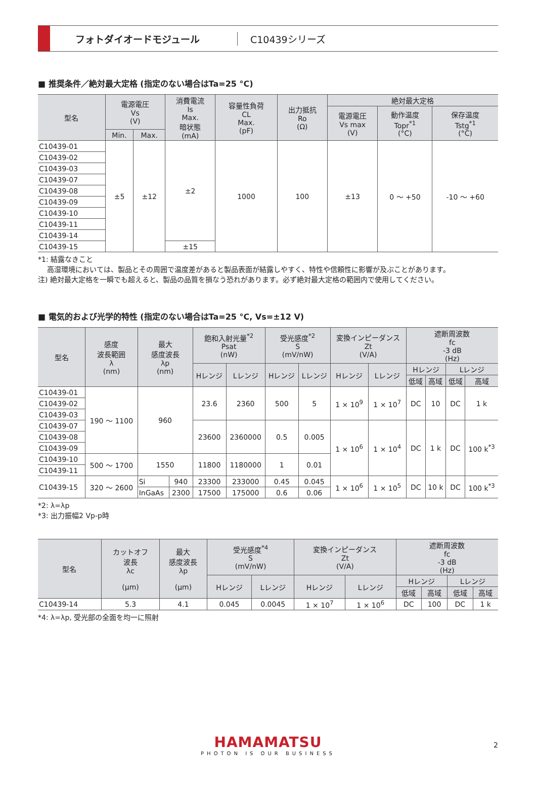フォトダイオードモジュール C10439シリーズ
■ 推奨条件／絶対最大定格 (指定のない場合はTa=25 °C)
| 型名 | 電源電圧 Vs (V) | | 消費電流 Is Max. 暗状態 (mA) | 容量性負荷 CL Max. (pF) | 出力抵抗 Ro (Ω) | 絶対最大定格 | | |
| --- | --- | --- | --- | --- | --- | --- | --- | --- |
| | | | | | | 電源電圧 Vs max (V) | 動作温度 Topr<sup>*1</sup> (°C) | 保存温度 Tstg<sup>*1</sup> (°C) |
| | Min. | Max. | | | | | | |
| C10439-01 | ±5 | ±12 | ±2 | 1000 | 100 | ±13 | 0 ～ +50 | -10 ～ +60 |
| C10439-02 | | | | | | | | |
| C10439-03 | | | | | | | | |
| C10439-07 | | | | | | | | |
| C10439-08 | | | | | | | | |
| C10439-09 | | | | | | | | |
| C10439-10 | | | | | | | | |
| C10439-11 | | | | | | | | |
| C10439-14 | | | | | | | | |
| C10439-15 | | | ±15 | | | | | |
*1: 結露なきこと
高湿環境においては、製品とその周囲で温度差があると製品表面が結露しやすく、特性や信頼性に影響が及ぶことがあります。
注) 絶対最大定格を一瞬でも超えると、製品の品質を損なう恐れがあります。必ず絶対最大定格の範囲内で使用してください。
■ 電気的および光学的特性 (指定のない場合はTa=25 °C, Vs=±12 V)
| 型名 | 感度 波長範囲 λ (nm) | 最大 感度波長 λp (nm) | | 飽和入射光量<sup>*2</sup> Psat (nW) | | 受光感度<sup>*2</sup> S (mV/nW) | | 変換インピーダンス Zt (V/A) | | 遮断周波数 fc -3 dB (Hz) | | | |
| --- | --- | --- | --- | --- | --- | --- | --- | --- | --- | --- | --- | --- | --- |
| | | | | Hレンジ | Lレンジ | Hレンジ | Lレンジ | Hレンジ | Lレンジ | Hレンジ | | Lレンジ | |
| | | | | | | | | | | 低域 | 高域 | 低域 | 高域 |
| C10439-01 | 190 ～ 1100 | 960 | | 23.6 | 2360 | 500 | 5 | 1 × 10<sup>9</sup> | 1 × 10<sup>7</sup> | DC | 10 | DC | 1 k |
| C10439-02 | | | | | | | | | | | | | |
| C10439-03 | | | | | | | | | | | | | |
| C10439-07 | | | | 23600 | 2360000 | 0.5 | 0.005 | 1 × 10<sup>6</sup> | 1 × 10<sup>4</sup> | DC | 1 k | DC | 100 k<sup>*3</sup> |
| C10439-08 | | | | | | | | | | | | | |
| C10439-09 | | | | | | | | | | | | | |
| C10439-10 | 500 ～ 1700 | 1550 | | 11800 | 1180000 | 1 | 0.01 | | | | | | |
| C10439-11 | | | | | | | | | | | | | |
| C10439-15 | 320 ～ 2600 | Si | 940 | 23300 | 233000 | 0.45 | 0.045 | 1 × 10<sup>6</sup> | 1 × 10<sup>5</sup> | DC | 10 k | DC | 100 k<sup>*3</sup> |
| | | InGaAs | 2300 | 17500 | 175000 | 0.6 | 0.06 | | | | | | |
*2: λ=λp
*3: 出力振幅2 Vp-p時
| 型名 | カットオフ 波長 λc (μm) | 最大 感度波長 λp (μm) | 受光感度<sup>*4</sup> S (mV/nW) | | 変換インピーダンス Zt (V/A) | | 遮断周波数 fc -3 dB (Hz) | | | |
| --- | --- | --- | --- | --- | --- | --- | --- | --- | --- | --- |
| | | | Hレンジ | Lレンジ | Hレンジ | Lレンジ | Hレンジ | | Lレンジ | |
| | | | | | | | 低域 | 高域 | 低域 | 高域 |
| C10439-14 | 5.3 | 4.1 | 0.045 | 0.0045 | 1 × 10<sup>7</sup> | 1 × 10<sup>6</sup> | DC | 100 | DC | 1 k |
*4: λ=λp, 受光部の全面を均一に照射
HAMAMATSU
PHOTON IS OUR BUSINESS
2